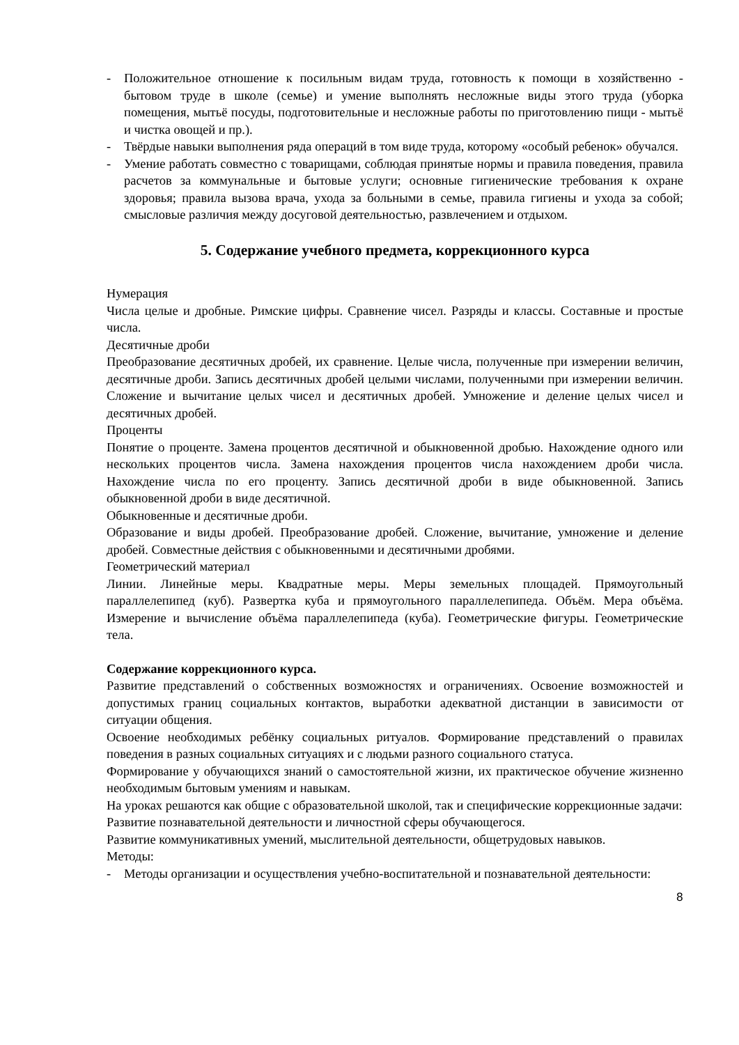- Положительное отношение к посильным видам труда, готовность к помощи в хозяйственно - бытовом труде в школе (семье) и умение выполнять несложные виды этого труда (уборка помещения, мытьё посуды, подготовительные и несложные работы по приготовлению пищи - мытьё и чистка овощей и пр.).
- Твёрдые навыки выполнения ряда операций в том виде труда, которому «особый ребенок» обучался.
- Умение работать совместно с товарищами, соблюдая принятые нормы и правила поведения, правила расчетов за коммунальные и бытовые услуги; основные гигиенические требования к охране здоровья; правила вызова врача, ухода за больными в семье, правила гигиены и ухода за собой; смысловые различия между досуговой деятельностью, развлечением и отдыхом.
5. Содержание учебного предмета, коррекционного курса
Нумерация
Числа целые и дробные. Римские цифры. Сравнение чисел. Разряды и классы. Составные и простые числа.
Десятичные дроби
Преобразование десятичных дробей, их сравнение. Целые числа, полученные при измерении величин, десятичные дроби. Запись десятичных дробей целыми числами, полученными при измерении величин. Сложение и вычитание целых чисел и десятичных дробей. Умножение и деление целых чисел и десятичных дробей.
Проценты
Понятие о проценте. Замена процентов десятичной и обыкновенной дробью. Нахождение одного или нескольких процентов числа. Замена нахождения процентов числа нахождением дроби числа. Нахождение числа по его проценту. Запись десятичной дроби в виде обыкновенной. Запись обыкновенной дроби в виде десятичной.
Обыкновенные и десятичные дроби.
Образование и виды дробей. Преобразование дробей. Сложение, вычитание, умножение и деление дробей. Совместные действия с обыкновенными и десятичными дробями.
Геометрический материал
Линии. Линейные меры. Квадратные меры. Меры земельных площадей. Прямоугольный параллелепипед (куб). Развертка куба и прямоугольного параллелепипеда. Объём. Мера объёма. Измерение и вычисление объёма параллелепипеда (куба). Геометрические фигуры. Геометрические тела.
Содержание коррекционного курса.
Развитие представлений о собственных возможностях и ограничениях. Освоение возможностей и допустимых границ социальных контактов, выработки адекватной дистанции в зависимости от ситуации общения.
Освоение необходимых ребёнку социальных ритуалов. Формирование представлений о правилах поведения в разных социальных ситуациях и с людьми разного социального статуса.
Формирование у обучающихся знаний о самостоятельной жизни, их практическое обучение жизненно необходимым бытовым умениям и навыкам.
На уроках решаются как общие с образовательной школой, так и специфические коррекционные задачи:
Развитие познавательной деятельности и личностной сферы обучающегося.
Развитие коммуникативных умений, мыслительной деятельности, общетрудовых навыков.
Методы:
- Методы организации и осуществления учебно-воспитательной и познавательной деятельности:
8